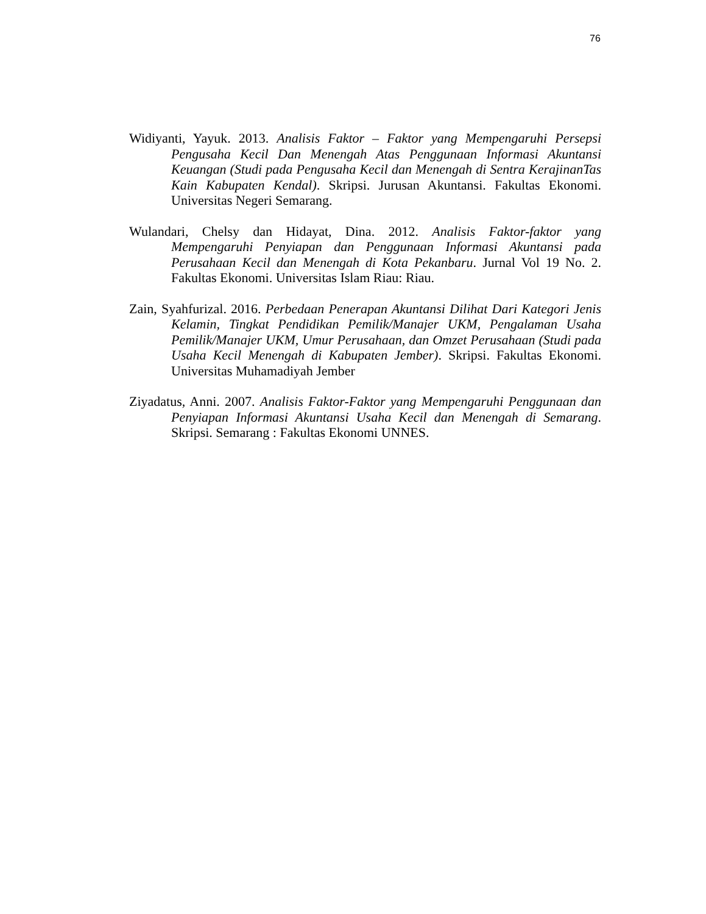76
Widiyanti, Yayuk. 2013. Analisis Faktor – Faktor yang Mempengaruhi Persepsi Pengusaha Kecil Dan Menengah Atas Penggunaan Informasi Akuntansi Keuangan (Studi pada Pengusaha Kecil dan Menengah di Sentra KerajinanTas Kain Kabupaten Kendal). Skripsi. Jurusan Akuntansi. Fakultas Ekonomi. Universitas Negeri Semarang.
Wulandari, Chelsy dan Hidayat, Dina. 2012. Analisis Faktor-faktor yang Mempengaruhi Penyiapan dan Penggunaan Informasi Akuntansi pada Perusahaan Kecil dan Menengah di Kota Pekanbaru. Jurnal Vol 19 No. 2. Fakultas Ekonomi. Universitas Islam Riau: Riau.
Zain, Syahfurizal. 2016. Perbedaan Penerapan Akuntansi Dilihat Dari Kategori Jenis Kelamin, Tingkat Pendidikan Pemilik/Manajer UKM, Pengalaman Usaha Pemilik/Manajer UKM, Umur Perusahaan, dan Omzet Perusahaan (Studi pada Usaha Kecil Menengah di Kabupaten Jember). Skripsi. Fakultas Ekonomi. Universitas Muhamadiyah Jember
Ziyadatus, Anni. 2007. Analisis Faktor-Faktor yang Mempengaruhi Penggunaan dan Penyiapan Informasi Akuntansi Usaha Kecil dan Menengah di Semarang. Skripsi. Semarang : Fakultas Ekonomi UNNES.